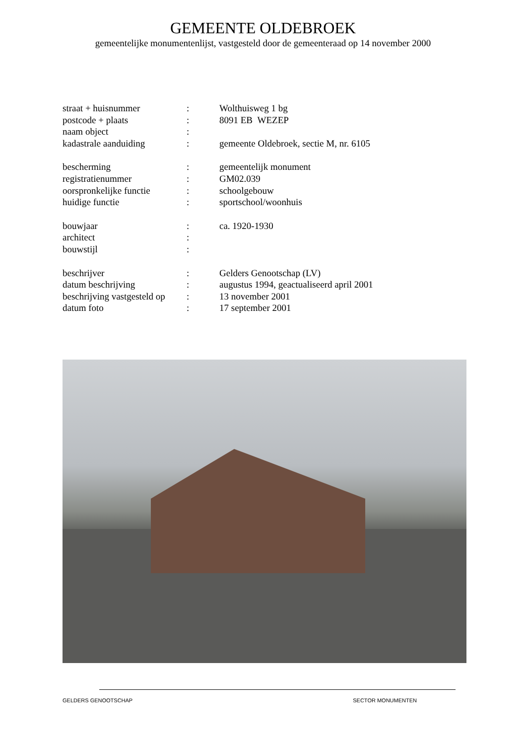GEMEENTE OLDEBROEK
gemeentelijke monumentenlijst, vastgesteld door de gemeenteraad op 14 november 2000
| straat + huisnummer | : | Wolthuisweg 1 bg |
| postcode + plaats | : | 8091 EB WEZEP |
| naam object | : | |
| kadastrale aanduiding | : | gemeente Oldebroek, sectie M, nr. 6105 |
| bescherming | : | gemeentelijk monument |
| registratienummer | : | GM02.039 |
| oorspronkelijke functie | : | schoolgebouw |
| huidige functie | : | sportschool/woonhuis |
| bouwjaar | : | ca. 1920-1930 |
| architect | : | |
| bouwstijl | : | |
| beschrijver | : | Gelders Genootschap (LV) |
| datum beschrijving | : | augustus 1994, geactualiseerd april 2001 |
| beschrijving vastgesteld op | : | 13 november 2001 |
| datum foto | : | 17 september 2001 |
GELDERS GENOOTSCHAP SECTOR MONUMENTEN